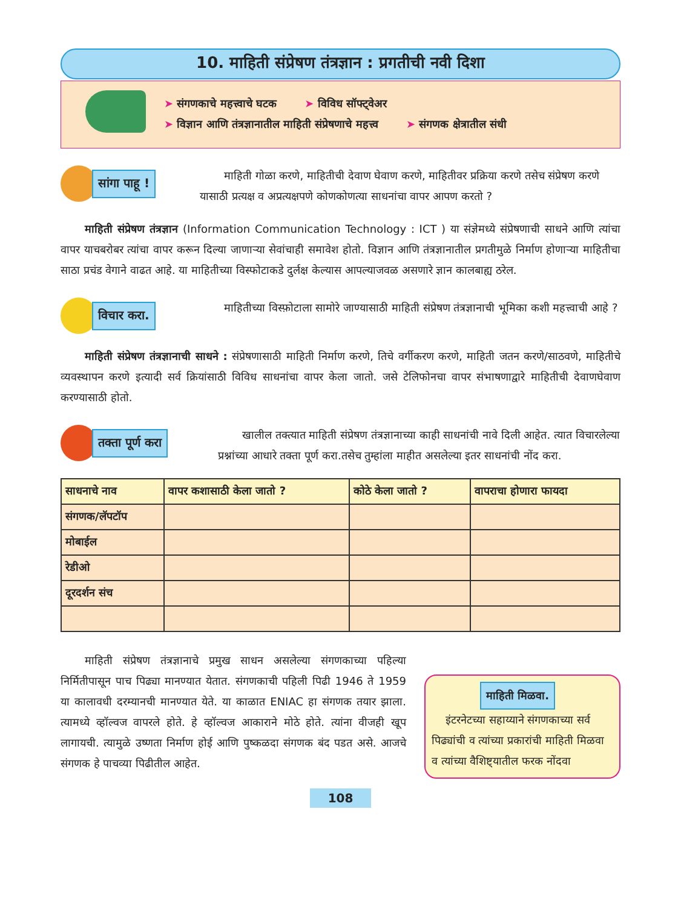10. माहिती संप्रेषण तंत्रज्ञान : प्रगतीची नवी दिशा
➤ संगणकाचे महत्त्वाचे घटक ➤ विविध सॉफ्ट्वेअर
➤ विज्ञान आणि तंत्रज्ञानातील माहिती संप्रेषणाचे महत्त्व ➤ संगणक क्षेत्रातील संधी
सांगा पाहू !
माहिती गोळा करणे, माहितीची देवाण घेवाण करणे, माहितीवर प्रक्रिया करणे तसेच संप्रेषण करणे यासाठी प्रत्यक्ष व अप्रत्यक्षपणे कोणकोणत्या साधनांचा वापर आपण करतो ?
माहिती संप्रेषण तंत्रज्ञान (Information Communication Technology : ICT ) या संज्ञेमध्ये संप्रेषणाची साधने आणि त्यांचा वापर याचबरोबर त्यांचा वापर करून दिल्या जाणाऱ्या सेवांचाही समावेश होतो. विज्ञान आणि तंत्रज्ञानातील प्रगतीमुळे निर्माण होणाऱ्या माहितीचा साठा प्रचंड वेगाने वाढत आहे. या माहितीच्या विस्फोटाकडे दुर्लक्ष केल्यास आपल्याजवळ असणारे ज्ञान कालबाह्य ठरेल.
विचार करा.
माहितीच्या विस्फ़ोटाला सामोरे जाण्यासाठी माहिती संप्रेषण तंत्रज्ञानाची भूमिका कशी महत्त्वाची आहे ?
माहिती संप्रेषण तंत्रज्ञानाची साधने : संप्रेषणासाठी माहिती निर्माण करणे, तिचे वर्गीकरण करणे, माहिती जतन करणे/साठवणे, माहितीचे व्यवस्थापन करणे इत्यादी सर्व क्रियांसाठी विविध साधनांचा वापर केला जातो. जसे टेलिफोनचा वापर संभाषणाद्वारे माहितीची देवाणघेवाण करण्यासाठी होतो.
तक्ता पूर्ण करा
खालील तक्त्यात माहिती संप्रेषण तंत्रज्ञानाच्या काही साधनांची नावे दिली आहेत. त्यात विचारलेल्या प्रश्नांच्या आधारे तक्ता पूर्ण करा.तसेच तुम्हांला माहीत असलेल्या इतर साधनांची नोंद करा.
| साधनाचे नाव | वापर कशासाठी केला जातो ? | कोठे केला जातो ? | वापराचा होणारा फायदा |
| --- | --- | --- | --- |
| संगणक/लॅपटॉप | | | |
| मोबाईल | | | |
| रेडीओ | | | |
| दूरदर्शन संच | | | |
माहिती संप्रेषण तंत्रज्ञानाचे प्रमुख साधन असलेल्या संगणकाच्या पहिल्या निर्मितीपासून पाच पिढ्या मानण्यात येतात. संगणकाची पहिली पिढी 1946 ते 1959 या कालावधी दरम्यानची मानण्यात येते. या काळात ENIAC हा संगणक तयार झाला. त्यामध्ये व्हॉल्वज वापरले होते. हे व्हॉल्वज आकाराने मोठे होते. त्यांना वीजही खूप लागायची. त्यामुळे उष्णता निर्माण होई आणि पुष्कळदा संगणक बंद पडत असे. आजचे संगणक हे पाचव्या पिढीतील आहेत.
माहिती मिळवा.
इंटरनेटच्या सहाय्याने संगणकाच्या सर्व पिढ्यांची व त्यांच्या प्रकारांची माहिती मिळवा व त्यांच्या वैशिष्ट्यातील फरक नोंदवा
108